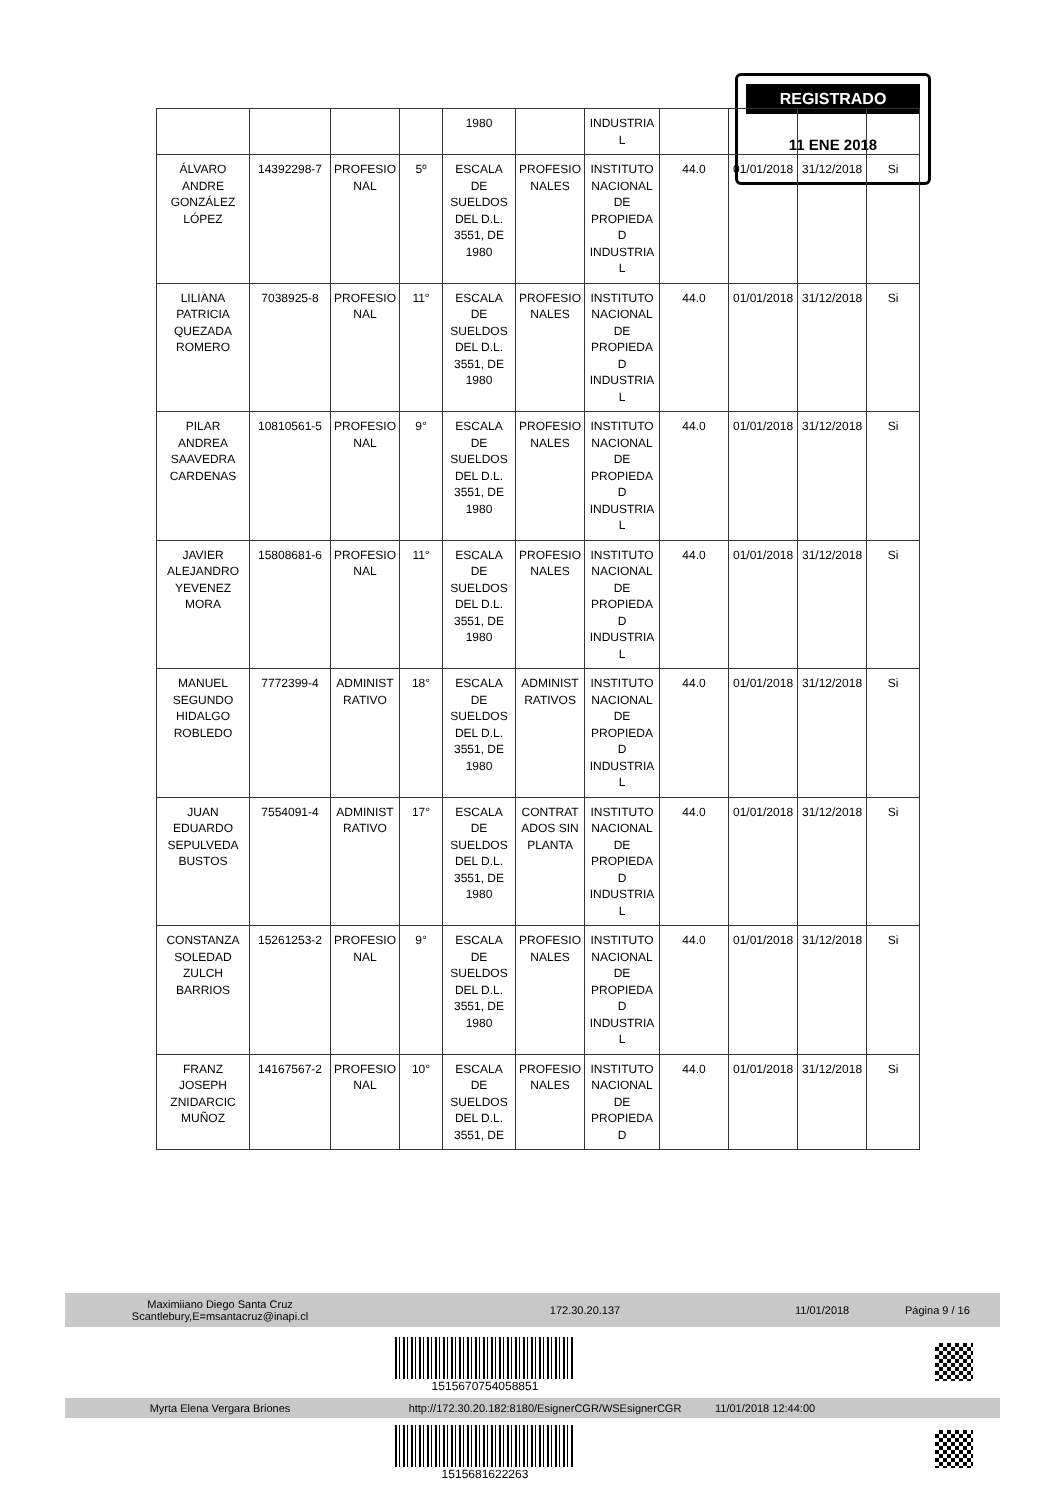REGISTRADO
11 ENE 2018
| | | | | 1980 | | INDUSTRIA L | | | | |
| ÁLVARO ANDRE GONZÁLEZ LÓPEZ | 14392298-7 | PROFESIO NAL | 5º | ESCALA DE SUELDOS DEL D.L. 3551, DE 1980 | PROFESIO NALES | INSTITUTO NACIONAL DE PROPIEDA D INDUSTRIA L | 44.0 | 01/01/2018 | 31/12/2018 | Si |
| LILIANA PATRICIA QUEZADA ROMERO | 7038925-8 | PROFESIO NAL | 11° | ESCALA DE SUELDOS DEL D.L. 3551, DE 1980 | PROFESIO NALES | INSTITUTO NACIONAL DE PROPIEDA D INDUSTRIA L | 44.0 | 01/01/2018 | 31/12/2018 | Si |
| PILAR ANDREA SAAVEDRA CARDENAS | 10810561-5 | PROFESIO NAL | 9° | ESCALA DE SUELDOS DEL D.L. 3551, DE 1980 | PROFESIO NALES | INSTITUTO NACIONAL DE PROPIEDA D INDUSTRIA L | 44.0 | 01/01/2018 | 31/12/2018 | Si |
| JAVIER ALEJANDRO YEVENEZ MORA | 15808681-6 | PROFESIO NAL | 11° | ESCALA DE SUELDOS DEL D.L. 3551, DE 1980 | PROFESIO NALES | INSTITUTO NACIONAL DE PROPIEDA D INDUSTRIA L | 44.0 | 01/01/2018 | 31/12/2018 | Si |
| MANUEL SEGUNDO HIDALGO ROBLEDO | 7772399-4 | ADMINIST RATIVO | 18° | ESCALA DE SUELDOS DEL D.L. 3551, DE 1980 | ADMINIST RATIVOS | INSTITUTO NACIONAL DE PROPIEDA D INDUSTRIA L | 44.0 | 01/01/2018 | 31/12/2018 | Si |
| JUAN EDUARDO SEPULVEDA BUSTOS | 7554091-4 | ADMINIST RATIVO | 17° | ESCALA DE SUELDOS DEL D.L. 3551, DE 1980 | CONTRAT ADOS SIN PLANTA | INSTITUTO NACIONAL DE PROPIEDA D INDUSTRIA L | 44.0 | 01/01/2018 | 31/12/2018 | Si |
| CONSTANZA SOLEDAD ZULCH BARRIOS | 15261253-2 | PROFESIO NAL | 9° | ESCALA DE SUELDOS DEL D.L. 3551, DE 1980 | PROFESIO NALES | INSTITUTO NACIONAL DE PROPIEDA D INDUSTRIA L | 44.0 | 01/01/2018 | 31/12/2018 | Si |
| FRANZ JOSEPH ZNIDARCIC MUÑOZ | 14167567-2 | PROFESIO NAL | 10° | ESCALA DE SUELDOS DEL D.L. 3551, DE | PROFESIO NALES | INSTITUTO NACIONAL DE PROPIEDA D | 44.0 | 01/01/2018 | 31/12/2018 | Si |
Maximiiano Diego Santa Cruz
Scantlebury,E=msantacruz@inapi.cl 172.30.20.137 11/01/2018 Página 9 / 16
1515670754058851
Myrta Elena Vergara Briones http://172.30.20.182:8180/EsignerCGR/WSEsignerCGR 11/01/2018 12:44:00
1515681622263